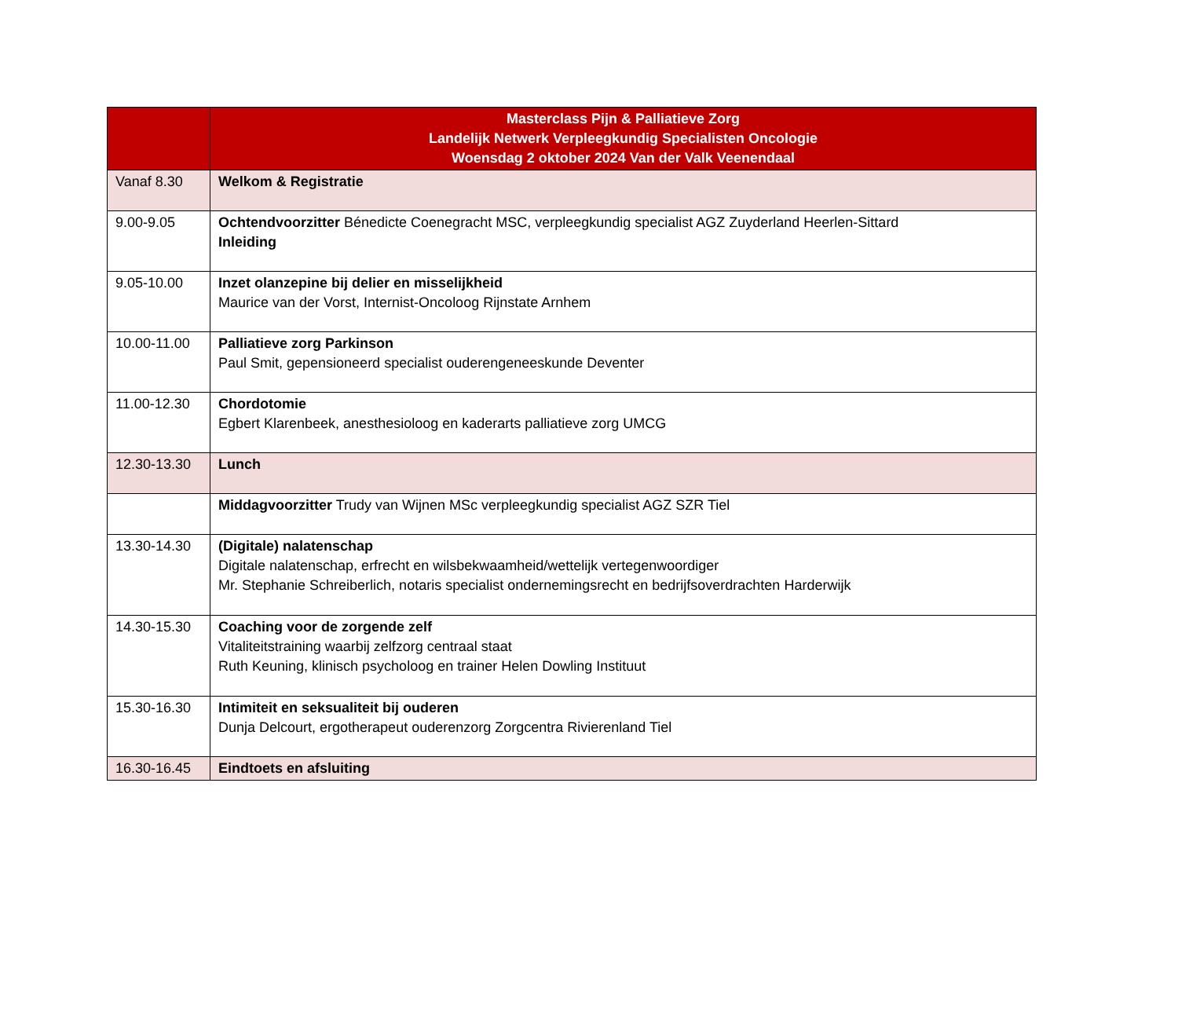| | Masterclass Pijn & Palliatieve Zorg Landelijk Netwerk Verpleegkundig Specialisten Oncologie Woensdag 2 oktober 2024 Van der Valk Veenendaal |
| --- | --- |
| Vanaf 8.30 | Welkom & Registratie |
| 9.00-9.05 | Ochtendvoorzitter Bénedicte Coenegracht MSC, verpleegkundig specialist AGZ Zuyderland Heerlen-Sittard Inleiding |
| 9.05-10.00 | Inzet olanzepine bij delier en misselijkheid Maurice van der Vorst, Internist-Oncoloog Rijnstate Arnhem |
| 10.00-11.00 | Palliatieve zorg Parkinson Paul Smit, gepensioneerd specialist ouderengeneeskunde Deventer |
| 11.00-12.30 | Chordotomie Egbert Klarenbeek, anesthesioloog en kaderarts palliatieve zorg UMCG |
| 12.30-13.30 | Lunch |
| | Middagvoorzitter Trudy van Wijnen MSc verpleegkundig specialist AGZ SZR Tiel |
| 13.30-14.30 | (Digitale) nalatenschap Digitale nalatenschap, erfrecht en wilsbekwaamheid/wettelijk vertegenwoordiger Mr. Stephanie Schreiberlich, notaris specialist ondernemingsrecht en bedrijfsoverdrachten Harderwijk |
| 14.30-15.30 | Coaching voor de zorgende zelf Vitaliteitstraining waarbij zelfzorg centraal staat Ruth Keuning, klinisch psycholoog en trainer Helen Dowling Instituut |
| 15.30-16.30 | Intimiteit en seksualiteit bij ouderen Dunja Delcourt, ergotherapeut ouderenzorg Zorgcentra Rivierenland Tiel |
| 16.30-16.45 | Eindtoets en afsluiting |